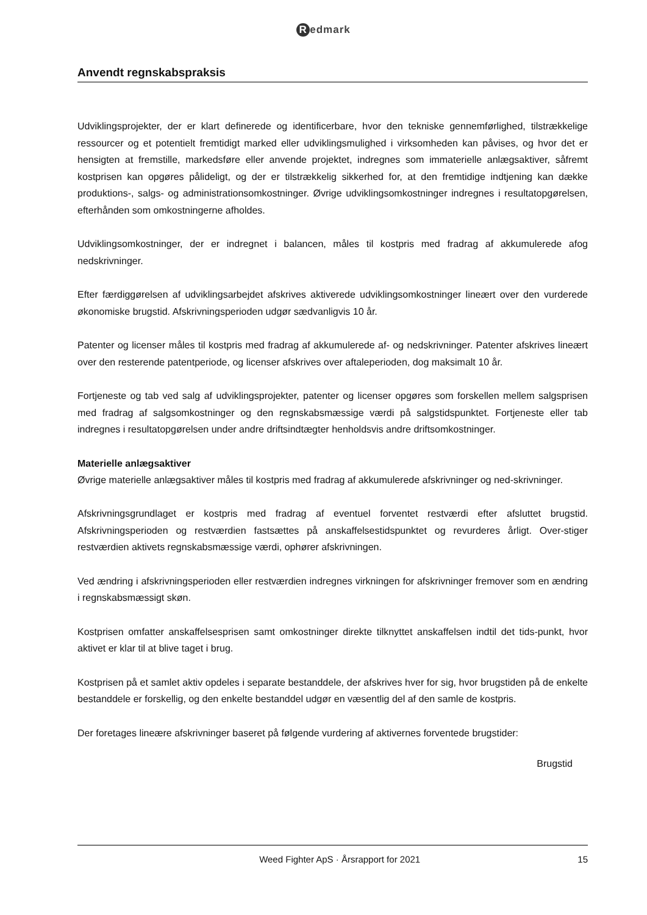Redmark
Anvendt regnskabspraksis
Udviklingsprojekter, der er klart definerede og identificerbare, hvor den tekniske gennemførlighed, tilstrækkelige ressourcer og et potentielt fremtidigt marked eller udviklingsmulighed i virksomheden kan påvises, og hvor det er hensigten at fremstille, markedsføre eller anvende projektet, indregnes som immaterielle anlægsaktiver, såfremt kostprisen kan opgøres pålideligt, og der er tilstrækkelig sikkerhed for, at den fremtidige indtjening kan dække produktions-, salgs- og administrationsomkostninger. Øvrige udviklingsomkostninger indregnes i resultatopgørelsen, efterhånden som omkostningerne afholdes.
Udviklingsomkostninger, der er indregnet i balancen, måles til kostpris med fradrag af akkumulerede afog nedskrivninger.
Efter færdiggørelsen af udviklingsarbejdet afskrives aktiverede udviklingsomkostninger lineært over den vurderede økonomiske brugstid. Afskrivningsperioden udgør sædvanligvis 10 år.
Patenter og licenser måles til kostpris med fradrag af akkumulerede af- og nedskrivninger. Patenter afskrives lineært over den resterende patentperiode, og licenser afskrives over aftaleperioden, dog maksimalt 10 år.
Fortjeneste og tab ved salg af udviklingsprojekter, patenter og licenser opgøres som forskellen mellem salgsprisen med fradrag af salgsomkostninger og den regnskabsmæssige værdi på salgstidspunktet. Fortjeneste eller tab indregnes i resultatopgørelsen under andre driftsindtægter henholdsvis andre driftsomkostninger.
Materielle anlægsaktiver
Øvrige materielle anlægsaktiver måles til kostpris med fradrag af akkumulerede afskrivninger og ned-skrivninger.
Afskrivningsgrundlaget er kostpris med fradrag af eventuel forventet restværdi efter afsluttet brugstid. Afskrivningsperioden og restværdien fastsættes på anskaffelsestidspunktet og revurderes årligt. Over-stiger restværdien aktivets regnskabsmæssige værdi, ophører afskrivningen.
Ved ændring i afskrivningsperioden eller restværdien indregnes virkningen for afskrivninger fremover som en ændring i regnskabsmæssigt skøn.
Kostprisen omfatter anskaffelsesprisen samt omkostninger direkte tilknyttet anskaffelsen indtil det tids-punkt, hvor aktivet er klar til at blive taget i brug.
Kostprisen på et samlet aktiv opdeles i separate bestanddele, der afskrives hver for sig, hvor brugstiden på de enkelte bestanddele er forskellig, og den enkelte bestanddel udgør en væsentlig del af den samle de kostpris.
Der foretages lineære afskrivninger baseret på følgende vurdering af aktivernes forventede brugstider:
Brugstid
Weed Fighter ApS · Årsrapport for 2021 15